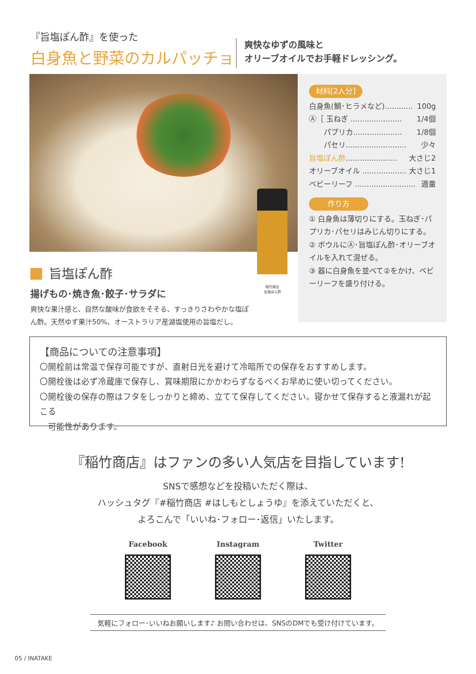『旨塩ぽん酢』を使った
白身魚と野菜のカルパッチョ
爽快なゆずの風味と
オリーブオイルでお手軽ドレッシング。
旨塩ぽん酢
揚げもの･焼き魚･餃子･サラダに
爽快な果汁感と、自然な酸味が食欲をそそる、すっきりさわやかな塩ぽん酢。天然ゆず果汁50%、オーストラリア産湖塩使用の旨塩だし。
稲竹商店
旨塩ぽん酢
材料[2人分]
白身魚(鯛･ヒラメなど)............ 100g
Ⓐ［ 玉ねぎ ...................... 1/4個
　　パプリカ..................... 1/8個
　　パセリ.......................... 少々
旨塩ぽん酢...................... 大さじ2
オリーブオイル ................... 大さじ1
ベビーリーフ .......................... 適量
作り方
① 白身魚は薄切りにする。玉ねぎ･パプリカ･パセリはみじん切りにする。
② ボウルにⒶ･旨塩ぽん酢･オリーブオイルを入れて混ぜる。
③ 器に白身魚を並べて②をかけ、ベビーリーフを盛り付ける。
【商品についての注意事項】
〇開栓前は常温で保存可能ですが、直射日光を避けて冷暗所での保存をおすすめします。
〇開栓後は必ず冷蔵庫で保存し、賞味期限にかかわらずなるべくお早めに使い切ってください。
〇開栓後の保存の際はフタをしっかりと締め、立てて保存してください。寝かせて保存すると液漏れが起こる
　可能性があります。
『稲竹商店』はファンの多い人気店を目指しています!
SNSで感想などを投稿いただく際は、
ハッシュタグ『#稲竹商店 #はしもとしょうゆ』を添えていただくと、
よろこんで「いいね･フォロー･返信」いたします。
Facebook Instagram Twitter
気軽にフォロー･いいねお願いします♪ お問い合わせは、SNSのDMでも受け付けています。
05 / INATAKE